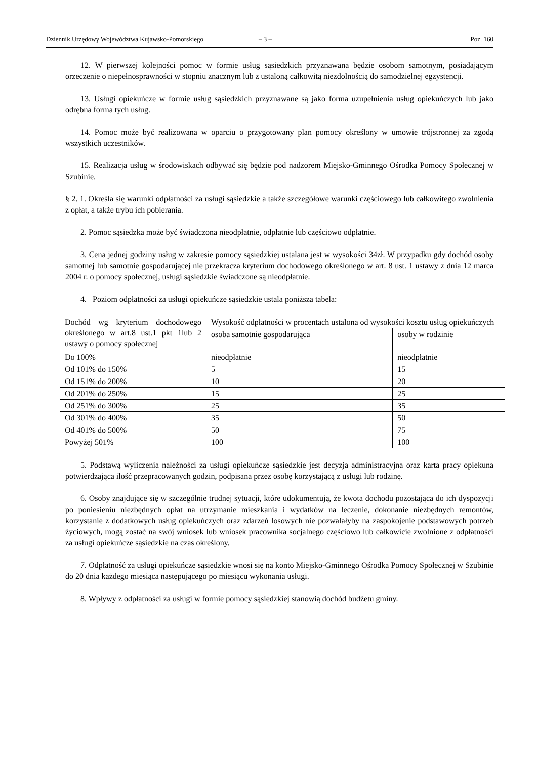Dziennik Urzędowy Województwa Kujawsko-Pomorskiego – 3 – Poz. 160
12. W pierwszej kolejności pomoc w formie usług sąsiedzkich przyznawana będzie osobom samotnym, posiadającym orzeczenie o niepełnosprawności w stopniu znacznym lub z ustaloną całkowitą niezdolnością do samodzielnej egzystencji.
13. Usługi opiekuńcze w formie usług sąsiedzkich przyznawane są jako forma uzupełnienia usług opiekuńczych lub jako odrębna forma tych usług.
14. Pomoc może być realizowana w oparciu o przygotowany plan pomocy określony w umowie trójstronnej za zgodą wszystkich uczestników.
15. Realizacja usług w środowiskach odbywać się będzie pod nadzorem Miejsko-Gminnego Ośrodka Pomocy Społecznej w Szubinie.
§ 2. 1. Określa się warunki odpłatności za usługi sąsiedzkie a także szczegółowe warunki częściowego lub całkowitego zwolnienia z opłat, a także trybu ich pobierania.
2. Pomoc sąsiedzka może być świadczona nieodpłatnie, odpłatnie lub częściowo odpłatnie.
3. Cena jednej godziny usług w zakresie pomocy sąsiedzkiej ustalana jest w wysokości 34zł. W przypadku gdy dochód osoby samotnej lub samotnie gospodarującej nie przekracza kryterium dochodowego określonego w art. 8 ust. 1 ustawy z dnia 12 marca 2004 r. o pomocy społecznej, usługi sąsiedzkie świadczone są nieodpłatnie.
4. Poziom odpłatności za usługi opiekuńcze sąsiedzkie ustala poniższa tabela:
| Dochód wg kryterium dochodowego określonego w art.8 ust.1 pkt 1lub 2 ustawy o pomocy społecznej | Wysokość odpłatności w procentach ustalona od wysokości kosztu usług opiekuńczych | |
| | osoba samotnie gospodarująca | osoby w rodzinie |
| Do 100% | nieodpłatnie | nieodpłatnie |
| Od 101% do 150% | 5 | 15 |
| Od 151% do 200% | 10 | 20 |
| Od 201% do 250% | 15 | 25 |
| Od 251% do 300% | 25 | 35 |
| Od 301% do 400% | 35 | 50 |
| Od 401% do 500% | 50 | 75 |
| Powyżej 501% | 100 | 100 |
5. Podstawą wyliczenia należności za usługi opiekuńcze sąsiedzkie jest decyzja administracyjna oraz karta pracy opiekuna potwierdzająca ilość przepracowanych godzin, podpisana przez osobę korzystającą z usługi lub rodzinę.
6. Osoby znajdujące się w szczególnie trudnej sytuacji, które udokumentują, że kwota dochodu pozostająca do ich dyspozycji po poniesieniu niezbędnych opłat na utrzymanie mieszkania i wydatków na leczenie, dokonanie niezbędnych remontów, korzystanie z dodatkowych usług opiekuńczych oraz zdarzeń losowych nie pozwalałyby na zaspokojenie podstawowych potrzeb życiowych, mogą zostać na swój wniosek lub wniosek pracownika socjalnego częściowo lub całkowicie zwolnione z odpłatności za usługi opiekuńcze sąsiedzkie na czas określony.
7. Odpłatność za usługi opiekuńcze sąsiedzkie wnosi się na konto Miejsko-Gminnego Ośrodka Pomocy Społecznej w Szubinie do 20 dnia każdego miesiąca następującego po miesiącu wykonania usługi.
8. Wpływy z odpłatności za usługi w formie pomocy sąsiedzkiej stanowią dochód budżetu gminy.